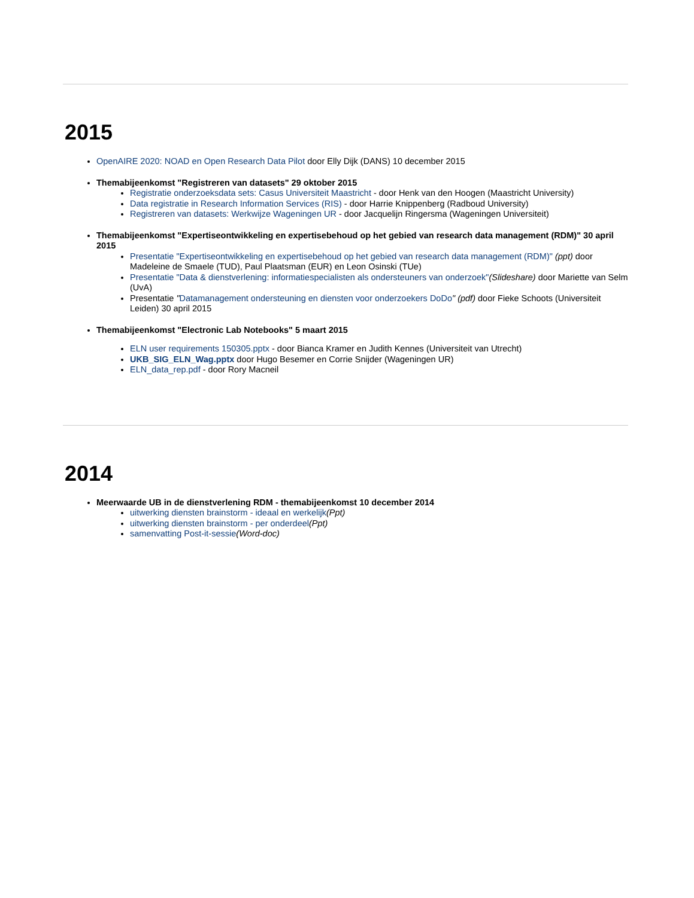2015
OpenAIRE 2020: NOAD en Open Research Data Pilot door Elly Dijk (DANS) 10 december 2015
Themabijeenkomst "Registreren van datasets" 29 oktober 2015
Registratie onderzoeksdata sets: Casus Universiteit Maastricht - door Henk van den Hoogen (Maastricht University)
Data registratie in Research Information Services (RIS) - door Harrie Knippenberg (Radboud University)
Registreren van datasets: Werkwijze Wageningen UR - door Jacquelijn Ringersma (Wageningen Universiteit)
Themabijeenkomst "Expertiseontwikkeling en expertisebehoud op het gebied van research data management (RDM)" 30 april 2015
Presentatie "Expertiseontwikkeling en expertisebehoud op het gebied van research data management (RDM)" (ppt) door Madeleine de Smaele (TUD), Paul Plaatsman (EUR) en Leon Osinski (TUe)
Presentatie "Data & dienstverlening: informatiespecialisten als ondersteuners van onderzoek"(Slideshare) door Mariette van Selm (UvA)
Presentatie "Datamanagement ondersteuning en diensten voor onderzoekers DoDo" (pdf) door Fieke Schoots (Universiteit Leiden) 30 april 2015
Themabijeenkomst "Electronic Lab Notebooks" 5 maart 2015
ELN user requirements 150305.pptx - door Bianca Kramer en Judith Kennes (Universiteit van Utrecht)
UKB_SIG_ELN_Wag.pptx door Hugo Besemer en Corrie Snijder (Wageningen UR)
ELN_data_rep.pdf - door Rory Macneil
2014
Meerwaarde UB in de dienstverlening RDM - themabijeenkomst 10 december 2014
uitwerking diensten brainstorm - ideaal en werkelijk(Ppt)
uitwerking diensten brainstorm - per onderdeel(Ppt)
samenvatting Post-it-sessie(Word-doc)